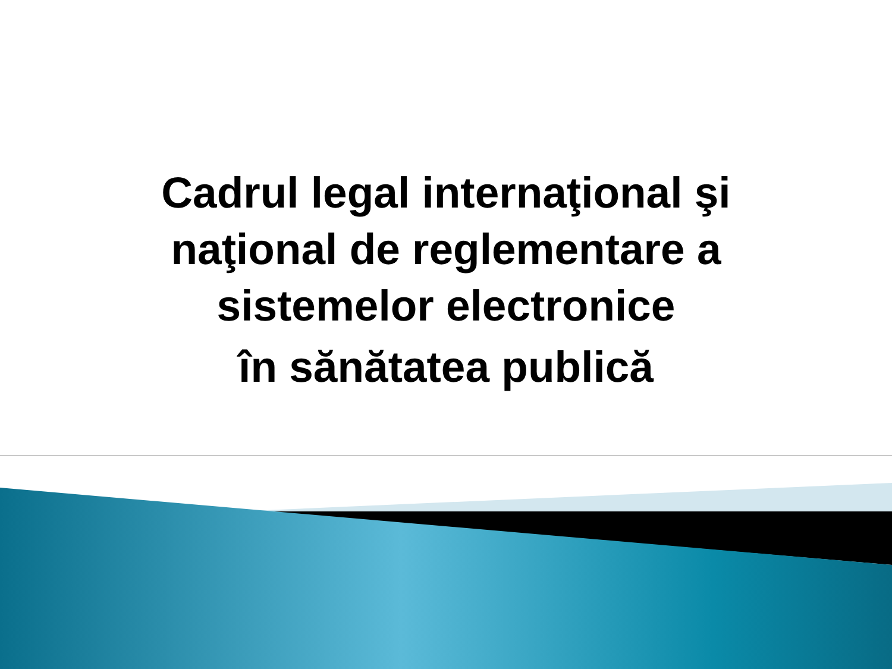Cadrul legal internaţional şi
naţional de reglementare a
sistemelor electronice
în sănătatea publică